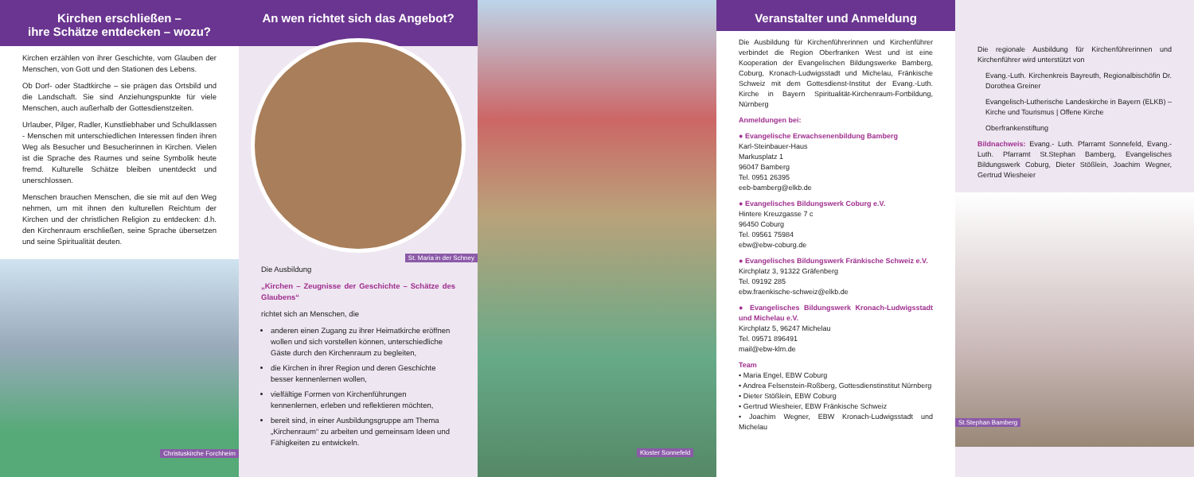Kirchen erschließen –
ihre Schätze entdecken – wozu?
Kirchen erzählen von ihrer Geschichte, vom Glauben der Menschen, von Gott und den Stationen des Lebens.
Ob Dorf- oder Stadtkirche – sie prägen das Ortsbild und die Landschaft. Sie sind Anziehungspunkte für viele Menschen, auch außerhalb der Gottesdienstzeiten.
Urlauber, Pilger, Radler, Kunstliebhaber und Schulklassen - Menschen mit unterschiedlichen Interessen finden ihren Weg als Besucher und Besucherinnen in Kirchen. Vielen ist die Sprache des Raumes und seine Symbolik heute fremd. Kulturelle Schätze bleiben unentdeckt und unerschlossen.
Menschen brauchen Menschen, die sie mit auf den Weg nehmen, um mit ihnen den kulturellen Reichtum der Kirchen und der christlichen Religion zu entdecken: d.h. den Kirchenraum erschließen, seine Sprache übersetzen und seine Spiritualität deuten.
Christuskirche Forchheim
An wen richtet sich das Angebot?
St. Maria in der Schney
Die Ausbildung
„Kirchen – Zeugnisse der Geschichte – Schätze des Glaubens“
richtet sich an Menschen, die
anderen einen Zugang zu ihrer Heimatkirche eröffnen wollen und sich vorstellen können, unterschiedliche Gäste durch den Kirchenraum zu begleiten,
die Kirchen in ihrer Region und deren Geschichte besser kennenlernen wollen,
vielfältige Formen von Kirchenführungen kennenlernen, erleben und reflektieren möchten,
bereit sind, in einer Ausbildungsgruppe am Thema „Kirchenraum“ zu arbeiten und gemeinsam Ideen und Fähigkeiten zu entwickeln.
Kloster Sonnefeld
Veranstalter und Anmeldung
Die Ausbildung für Kirchenführerinnen und Kirchenführer verbindet die Region Oberfranken West und ist eine Kooperation der Evangelischen Bildungswerke Bamberg, Coburg, Kronach-Ludwigsstadt und Michelau, Fränkische Schweiz mit dem Gottesdienst-Institut der Evang.-Luth. Kirche in Bayern Spiritualität-Kirchenraum-Fortbildung, Nürnberg
Anmeldungen bei:
● Evangelische Erwachsenenbildung Bamberg
Karl-Steinbauer-Haus
Markusplatz 1
96047 Bamberg
Tel. 0951 26395
eeb-bamberg@elkb.de
● Evangelisches Bildungswerk Coburg e.V.
Hintere Kreuzgasse 7 c
96450 Coburg
Tel. 09561 75984
ebw@ebw-coburg.de
● Evangelisches Bildungswerk Fränkische Schweiz e.V.
Kirchplatz 3, 91322 Gräfenberg
Tel. 09192 285
ebw.fraenkische-schweiz@elkb.de
● Evangelisches Bildungswerk Kronach-Ludwigsstadt und Michelau e.V.
Kirchplatz 5, 96247 Michelau
Tel. 09571 896491
mail@ebw-klm.de
Team
• Maria Engel, EBW Coburg
• Andrea Felsenstein-Roßberg, Gottesdienstinstitut Nürnberg
• Dieter Stößlein, EBW Coburg
• Gertrud Wiesheier, EBW Fränkische Schweiz
• Joachim Wegner, EBW Kronach-Ludwigsstadt und Michelau
Die regionale Ausbildung für Kirchenführerinnen und Kirchenführer wird unterstützt von
Evang.-Luth. Kirchenkreis Bayreuth, Regionalbischöfin Dr. Dorothea Greiner
Evangelisch-Lutherische Landeskirche in Bayern (ELKB) – Kirche und Tourismus | Offene Kirche
Oberfrankenstiftung
Bildnachweis: Evang.- Luth. Pfarramt Sonnefeld, Evang.- Luth. Pfarramt St.Stephan Bamberg, Evangelisches Bildungswerk Coburg, Dieter Stößlein, Joachim Wegner, Gertrud Wiesheier
St.Stephan Bamberg